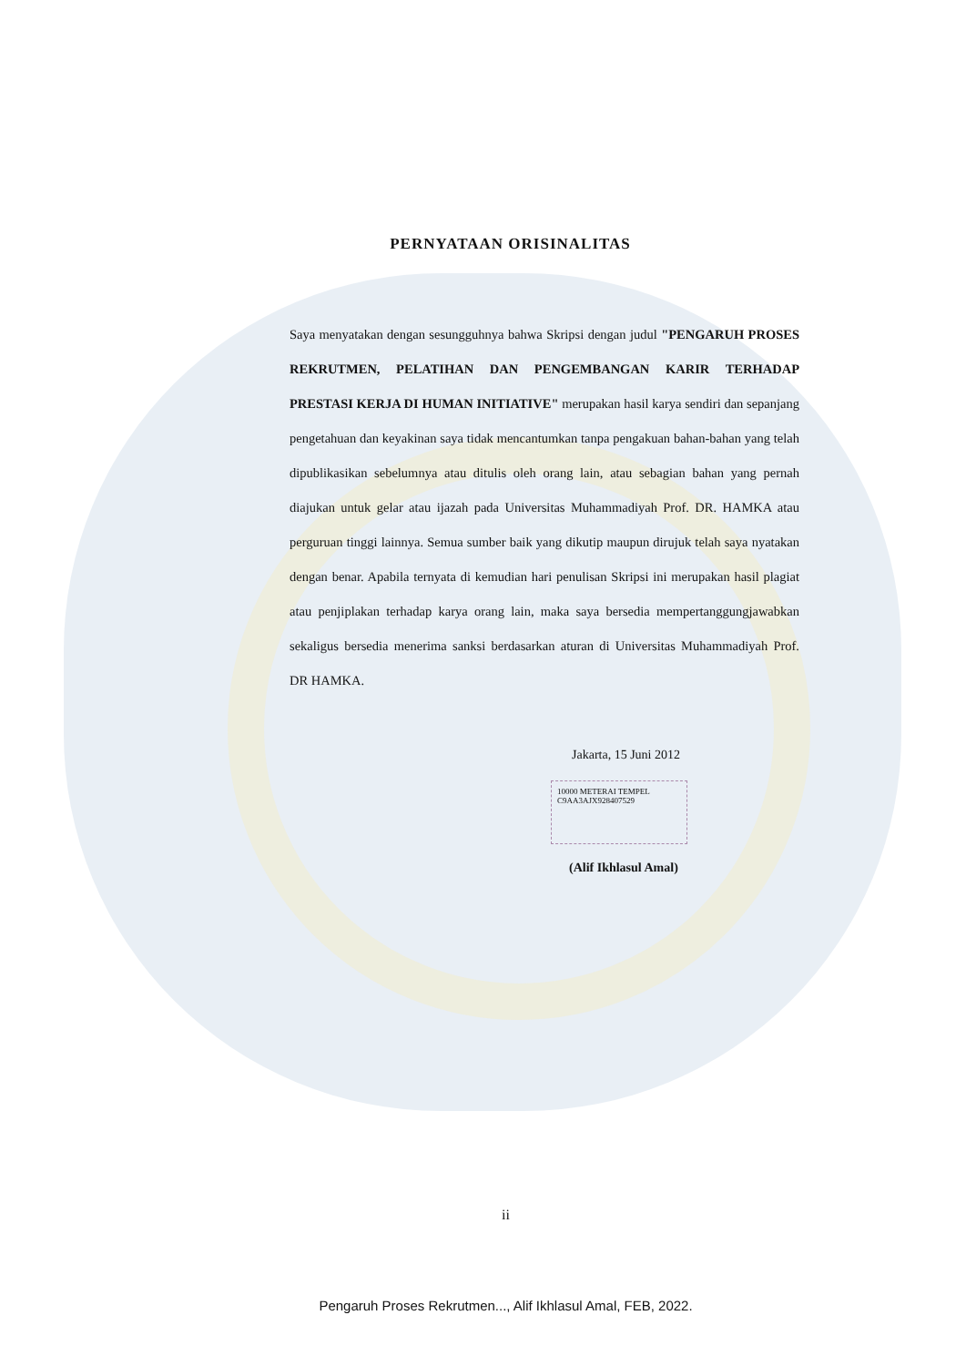PERNYATAAN ORISINALITAS
Saya menyatakan dengan sesungguhnya bahwa Skripsi dengan judul "PENGARUH PROSES REKRUTMEN, PELATIHAN DAN PENGEMBANGAN KARIR TERHADAP PRESTASI KERJA DI HUMAN INITIATIVE" merupakan hasil karya sendiri dan sepanjang pengetahuan dan keyakinan saya tidak mencantumkan tanpa pengakuan bahan-bahan yang telah dipublikasikan sebelumnya atau ditulis oleh orang lain, atau sebagian bahan yang pernah diajukan untuk gelar atau ijazah pada Universitas Muhammadiyah Prof. DR. HAMKA atau perguruan tinggi lainnya. Semua sumber baik yang dikutip maupun dirujuk telah saya nyatakan dengan benar. Apabila ternyata di kemudian hari penulisan Skripsi ini merupakan hasil plagiat atau penjiplakan terhadap karya orang lain, maka saya bersedia mempertanggungjawabkan sekaligus bersedia menerima sanksi berdasarkan aturan di Universitas Muhammadiyah Prof. DR HAMKA.
Jakarta, 15 Juni 2012
10000 METERAI TEMPEL
C9AA3AJX928407529
(Alif Ikhlasul Amal)
ii
Pengaruh Proses Rekrutmen..., Alif Ikhlasul Amal, FEB, 2022.